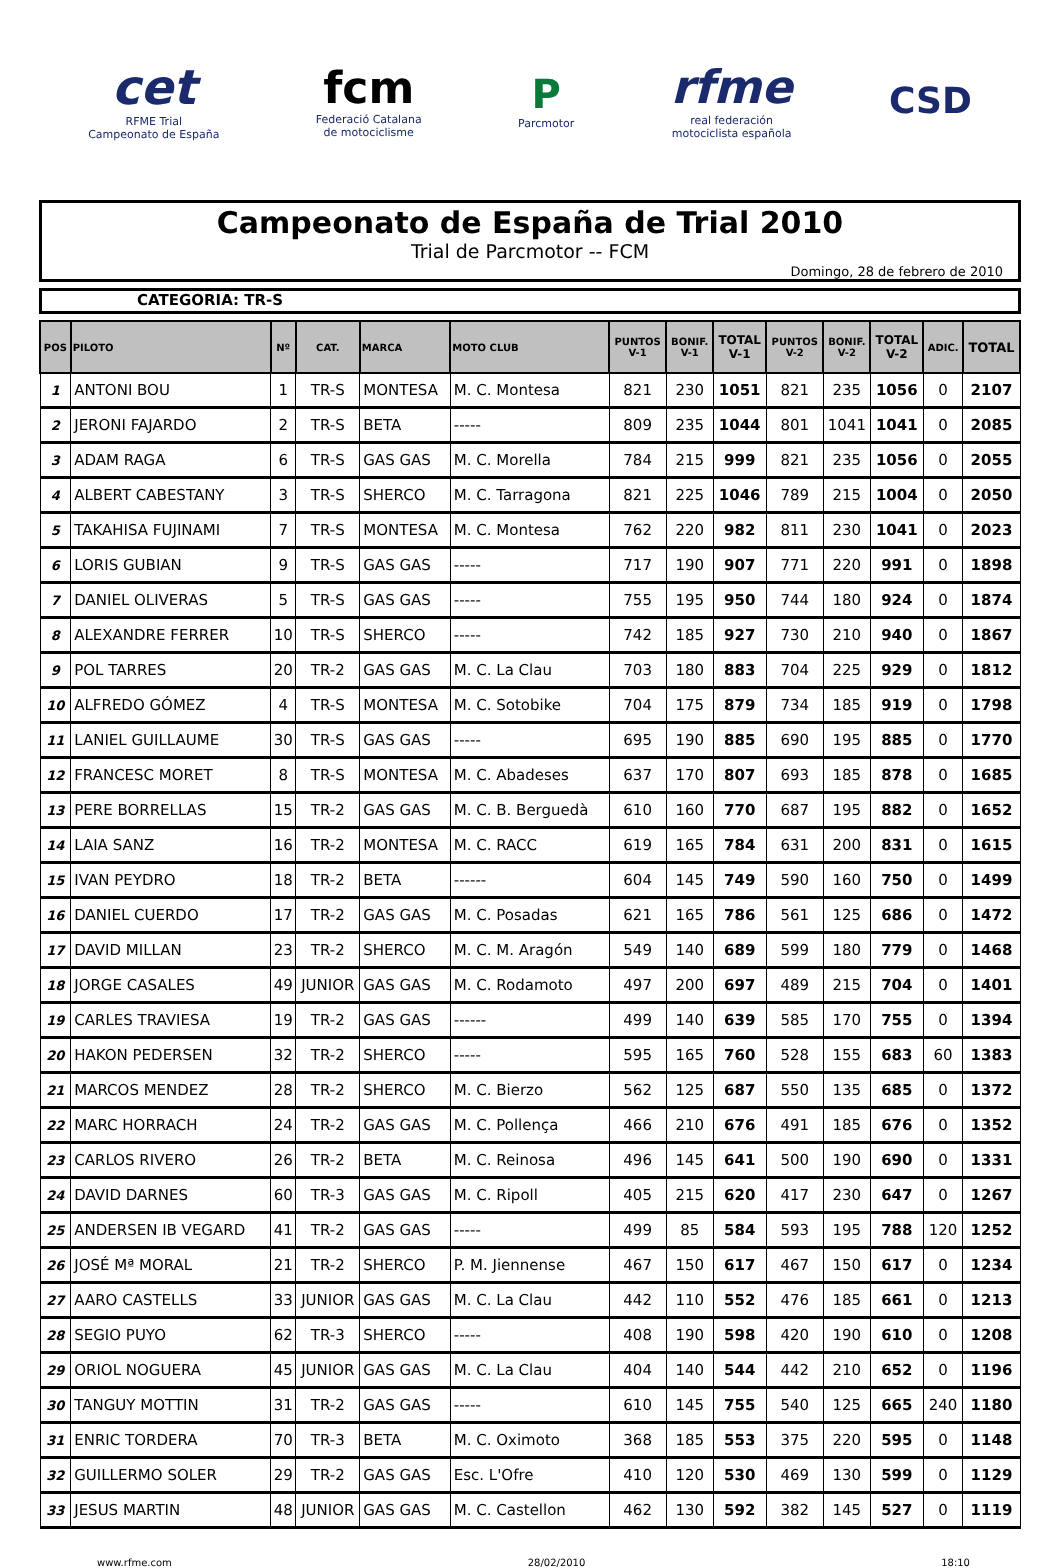cet
RFME Trial
Campeonato de España
fcm
Federació Catalana
de motociclisme
P
Parcmotor
rfme
real federación
motociclista española
CSD
Campeonato de España de Trial 2010
Trial de Parcmotor -- FCM
Domingo, 28 de febrero de 2010
CATEGORIA: TR-S
| POS | PILOTO | Nº | CAT. | MARCA | MOTO CLUB | PUNTOS V-1 | BONIF. V-1 | TOTAL V-1 | PUNTOS V-2 | BONIF. V-2 | TOTAL V-2 | ADIC. | TOTAL |
| --- | --- | --- | --- | --- | --- | --- | --- | --- | --- | --- | --- | --- | --- |
| 1 | ANTONI BOU | 1 | TR-S | MONTESA | M. C. Montesa | 821 | 230 | 1051 | 821 | 235 | 1056 | 0 | 2107 |
| 2 | JERONI FAJARDO | 2 | TR-S | BETA | ----- | 809 | 235 | 1044 | 801 | 1041 | 1041 | 0 | 2085 |
| 3 | ADAM RAGA | 6 | TR-S | GAS GAS | M. C. Morella | 784 | 215 | 999 | 821 | 235 | 1056 | 0 | 2055 |
| 4 | ALBERT CABESTANY | 3 | TR-S | SHERCO | M. C. Tarragona | 821 | 225 | 1046 | 789 | 215 | 1004 | 0 | 2050 |
| 5 | TAKAHISA FUJINAMI | 7 | TR-S | MONTESA | M. C. Montesa | 762 | 220 | 982 | 811 | 230 | 1041 | 0 | 2023 |
| 6 | LORIS GUBIAN | 9 | TR-S | GAS GAS | ----- | 717 | 190 | 907 | 771 | 220 | 991 | 0 | 1898 |
| 7 | DANIEL OLIVERAS | 5 | TR-S | GAS GAS | ----- | 755 | 195 | 950 | 744 | 180 | 924 | 0 | 1874 |
| 8 | ALEXANDRE FERRER | 10 | TR-S | SHERCO | ----- | 742 | 185 | 927 | 730 | 210 | 940 | 0 | 1867 |
| 9 | POL TARRES | 20 | TR-2 | GAS GAS | M. C. La Clau | 703 | 180 | 883 | 704 | 225 | 929 | 0 | 1812 |
| 10 | ALFREDO GÓMEZ | 4 | TR-S | MONTESA | M. C. Sotobike | 704 | 175 | 879 | 734 | 185 | 919 | 0 | 1798 |
| 11 | LANIEL GUILLAUME | 30 | TR-S | GAS GAS | ----- | 695 | 190 | 885 | 690 | 195 | 885 | 0 | 1770 |
| 12 | FRANCESC MORET | 8 | TR-S | MONTESA | M. C. Abadeses | 637 | 170 | 807 | 693 | 185 | 878 | 0 | 1685 |
| 13 | PERE BORRELLAS | 15 | TR-2 | GAS GAS | M. C. B. Berguedà | 610 | 160 | 770 | 687 | 195 | 882 | 0 | 1652 |
| 14 | LAIA SANZ | 16 | TR-2 | MONTESA | M. C. RACC | 619 | 165 | 784 | 631 | 200 | 831 | 0 | 1615 |
| 15 | IVAN PEYDRO | 18 | TR-2 | BETA | ------ | 604 | 145 | 749 | 590 | 160 | 750 | 0 | 1499 |
| 16 | DANIEL CUERDO | 17 | TR-2 | GAS GAS | M. C. Posadas | 621 | 165 | 786 | 561 | 125 | 686 | 0 | 1472 |
| 17 | DAVID MILLAN | 23 | TR-2 | SHERCO | M. C. M. Aragón | 549 | 140 | 689 | 599 | 180 | 779 | 0 | 1468 |
| 18 | JORGE CASALES | 49 | JUNIOR | GAS GAS | M. C. Rodamoto | 497 | 200 | 697 | 489 | 215 | 704 | 0 | 1401 |
| 19 | CARLES TRAVIESA | 19 | TR-2 | GAS GAS | ------ | 499 | 140 | 639 | 585 | 170 | 755 | 0 | 1394 |
| 20 | HAKON PEDERSEN | 32 | TR-2 | SHERCO | ----- | 595 | 165 | 760 | 528 | 155 | 683 | 60 | 1383 |
| 21 | MARCOS MENDEZ | 28 | TR-2 | SHERCO | M. C. Bierzo | 562 | 125 | 687 | 550 | 135 | 685 | 0 | 1372 |
| 22 | MARC HORRACH | 24 | TR-2 | GAS GAS | M. C. Pollença | 466 | 210 | 676 | 491 | 185 | 676 | 0 | 1352 |
| 23 | CARLOS RIVERO | 26 | TR-2 | BETA | M. C. Reinosa | 496 | 145 | 641 | 500 | 190 | 690 | 0 | 1331 |
| 24 | DAVID DARNES | 60 | TR-3 | GAS GAS | M. C. Ripoll | 405 | 215 | 620 | 417 | 230 | 647 | 0 | 1267 |
| 25 | ANDERSEN IB VEGARD | 41 | TR-2 | GAS GAS | ----- | 499 | 85 | 584 | 593 | 195 | 788 | 120 | 1252 |
| 26 | JOSÉ Mª MORAL | 21 | TR-2 | SHERCO | P. M. Jiennense | 467 | 150 | 617 | 467 | 150 | 617 | 0 | 1234 |
| 27 | AARO CASTELLS | 33 | JUNIOR | GAS GAS | M. C. La Clau | 442 | 110 | 552 | 476 | 185 | 661 | 0 | 1213 |
| 28 | SEGIO PUYO | 62 | TR-3 | SHERCO | ----- | 408 | 190 | 598 | 420 | 190 | 610 | 0 | 1208 |
| 29 | ORIOL NOGUERA | 45 | JUNIOR | GAS GAS | M. C. La Clau | 404 | 140 | 544 | 442 | 210 | 652 | 0 | 1196 |
| 30 | TANGUY MOTTIN | 31 | TR-2 | GAS GAS | ----- | 610 | 145 | 755 | 540 | 125 | 665 | 240 | 1180 |
| 31 | ENRIC TORDERA | 70 | TR-3 | BETA | M. C. Oximoto | 368 | 185 | 553 | 375 | 220 | 595 | 0 | 1148 |
| 32 | GUILLERMO SOLER | 29 | TR-2 | GAS GAS | Esc. L'Ofre | 410 | 120 | 530 | 469 | 130 | 599 | 0 | 1129 |
| 33 | JESUS MARTIN | 48 | JUNIOR | GAS GAS | M. C. Castellon | 462 | 130 | 592 | 382 | 145 | 527 | 0 | 1119 |
www.rfme.com 28/02/2010 18:10